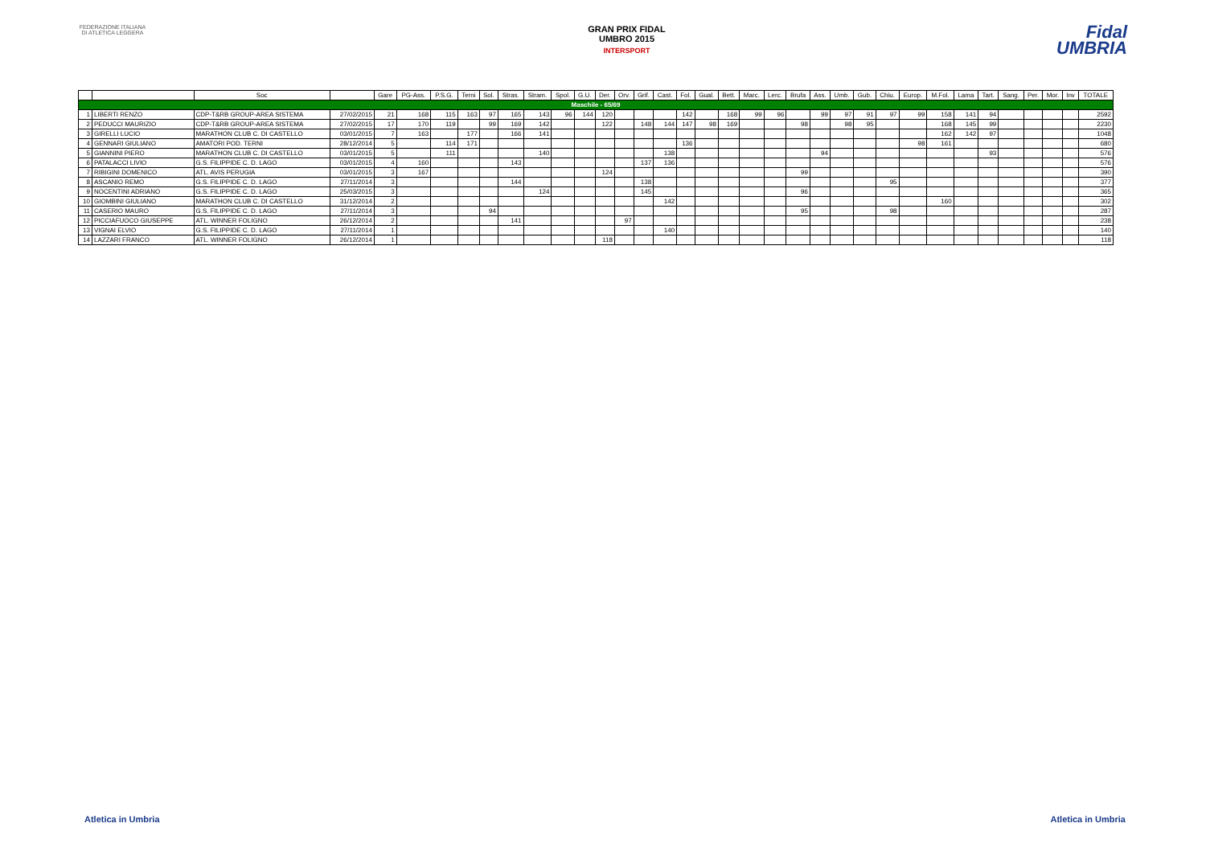FEDERAZIONE ITALIANA DI ATLETICA LEGGERA
GRAN PRIX FIDAL
UMBRO 2015
INTERSPORT
Fidal
UMBRIA
| | | Soc | | Gare | PG-Ass. | P.S.G. | Terni | Sol. | Stras. | Stram. | Spol. | G.U. | Der. | Orv. | Grif. | Cast. | Fol. | Gual. | Bett. | Marc. | Lerc. | Brufa | Ass. | Umb. | Gub. | Chiu. | Europ. | M.Fol. | Lama | Tart. | Sang. | Per. | Mor. | Inv | TOTALE |
| --- | --- | --- | --- | --- | --- | --- | --- | --- | --- | --- | --- | --- | --- | --- | --- | --- | --- | --- | --- | --- | --- | --- | --- | --- | --- | --- | --- | --- | --- | --- | --- | --- | --- | --- | --- |
| Maschile - 65/69 | | | | | | | | | | | | | | | | | | | | | | | | | | | | | | | | | | | |
| 1 | LIBERTI RENZO | CDP-T&RB GROUP-AREA SISTEMA | 27/02/2015 | 21 | 168 | 115 | 163 | 97 | 165 | 143 | 96 | 144 | 120 | | | | 142 | | 168 | 99 | 96 | | 99 | 97 | 91 | 97 | 99 | 158 | 141 | 94 | | | | | 2592 |
| 2 | PEDUCCI MAURIZIO | CDP-T&RB GROUP-AREA SISTEMA | 27/02/2015 | 17 | 170 | 119 | | 99 | 169 | 142 | | | 122 | | 148 | 144 | 147 | 98 | 169 | | | 98 | | 98 | 95 | | | 168 | 145 | 99 | | | | | 2230 |
| 3 | GIRELLI LUCIO | MARATHON CLUB C. DI CASTELLO | 03/01/2015 | 7 | 163 | | 177 | | 166 | 141 | | | | | | | | | | | | | | | | | | 162 | 142 | 97 | | | | | 1048 |
| 4 | GENNARI GIULIANO | AMATORI POD. TERNI | 28/12/2014 | 5 | | 114 | 171 | | | | | | | | | | 136 | | | | | | | | | | 98 | 161 | | | | | | | 680 |
| 5 | GIANNINI PIERO | MARATHON CLUB C. DI CASTELLO | 03/01/2015 | 5 | | 111 | | | | 140 | | | | | | 138 | | | | | | | 94 | | | | | | | 93 | | | | | 576 |
| 6 | PATALACCI LIVIO | G.S. FILIPPIDE C. D. LAGO | 03/01/2015 | 4 | 160 | | | | 143 | | | | | | 137 | 136 | | | | | | | | | | | | | | | | | | | 576 |
| 7 | RIBIGINI DOMENICO | ATL. AVIS PERUGIA | 03/01/2015 | 3 | 167 | | | | | | | | 124 | | | | | | | | | 99 | | | | | | | | | | | | | 390 |
| 8 | ASCANIO REMO | G.S. FILIPPIDE C. D. LAGO | 27/11/2014 | 3 | | | | | 144 | | | | | | 138 | | | | | | | | | | | 95 | | | | | | | | | 377 |
| 9 | NOCENTINI ADRIANO | G.S. FILIPPIDE C. D. LAGO | 25/03/2015 | 3 | | | | | | 124 | | | | | 145 | | | | | | | 96 | | | | | | | | | | | | | 365 |
| 10 | GIOMBINI GIULIANO | MARATHON CLUB C. DI CASTELLO | 31/12/2014 | 2 | | | | | | | | | | | | 142 | | | | | | | | | | | | 160 | | | | | | | 302 |
| 11 | CASERIO MAURO | G.S. FILIPPIDE C. D. LAGO | 27/11/2014 | 3 | | | | 94 | | | | | | | | | | | | | | 95 | | | | 98 | | | | | | | | | 287 |
| 12 | PICCIAFUOCO GIUSEPPE | ATL. WINNER FOLIGNO | 26/12/2014 | 2 | | | | | 141 | | | | | 97 | | | | | | | | | | | | | | | | | | | | | 238 |
| 13 | VIGNAI ELVIO | G.S. FILIPPIDE C. D. LAGO | 27/11/2014 | 1 | | | | | | | | | | | | 140 | | | | | | | | | | | | | | | | | | | 140 |
| 14 | LAZZARI FRANCO | ATL. WINNER FOLIGNO | 26/12/2014 | 1 | | | | | | | | | 118 | | | | | | | | | | | | | | | | | | | | | | 118 |
Atletica in Umbria Atletica in Umbria